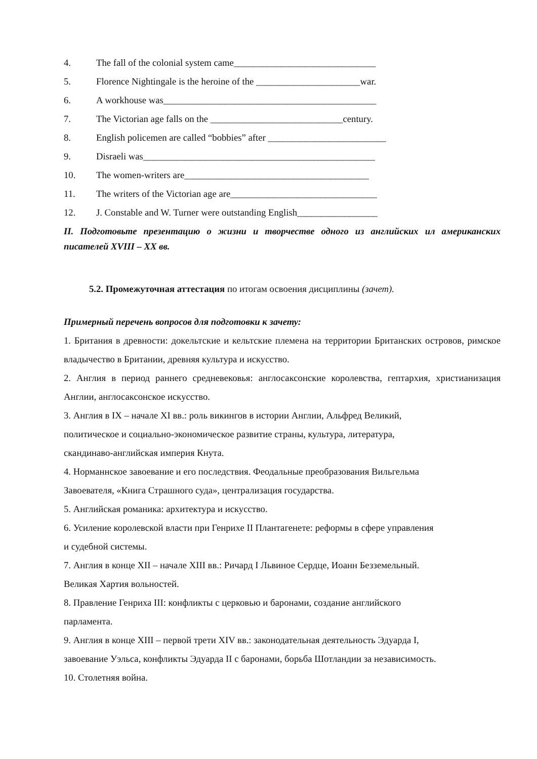4. The fall of the colonial system came______________________________
5. Florence Nightingale is the heroine of the ______________________war.
6. A workhouse was_____________________________________________
7. The Victorian age falls on the ____________________________century.
8. English policemen are called “bobbies” after _________________________
9. Disraeli was_________________________________________________
10. The women-writers are_______________________________________
11. The writers of the Victorian age are_______________________________
12. J. Constable and W. Turner were outstanding English_________________
II. Подготовьте презентацию о жизни и творчестве одного из английских ил американских писателей XVIII – XX вв.
5.2. Промежуточная аттестация по итогам освоения дисциплины (зачет).
Примерный перечень вопросов для подготовки к зачету:
1. Британия в древности: докельтские и кельтские племена на территории Британских островов, римское владычество в Британии, древняя культура и искусство.
2. Англия в период раннего средневековья: англосаксонские королевства, гептархия, христианизация Англии, англосаксонское искусство.
3. Англия в IX – начале XI вв.: роль викингов в истории Англии, Альфред Великий,
политическое и социально-экономическое развитие страны, культура, литература,
скандинаво-английская империя Кнута.
4. Норманнское завоевание и его последствия. Феодальные преобразования Вильгельма
Завоевателя, «Книга Страшного суда», централизация государства.
5. Английская романика: архитектура и искусство.
6. Усиление королевской власти при Генрихе II Плантагенете: реформы в сфере управления
и судебной системы.
7. Англия в конце XII – начале XIII вв.: Ричард I Львиное Сердце, Иоанн Безземельный.
Великая Хартия вольностей.
8. Правление Генриха III: конфликты с церковью и баронами, создание английского
парламента.
9. Англия в конце XIII – первой трети XIV вв.: законодательная деятельность Эдуарда I,
завоевание Уэльса, конфликты Эдуарда II с баронами, борьба Шотландии за независимость.
10. Столетняя война.